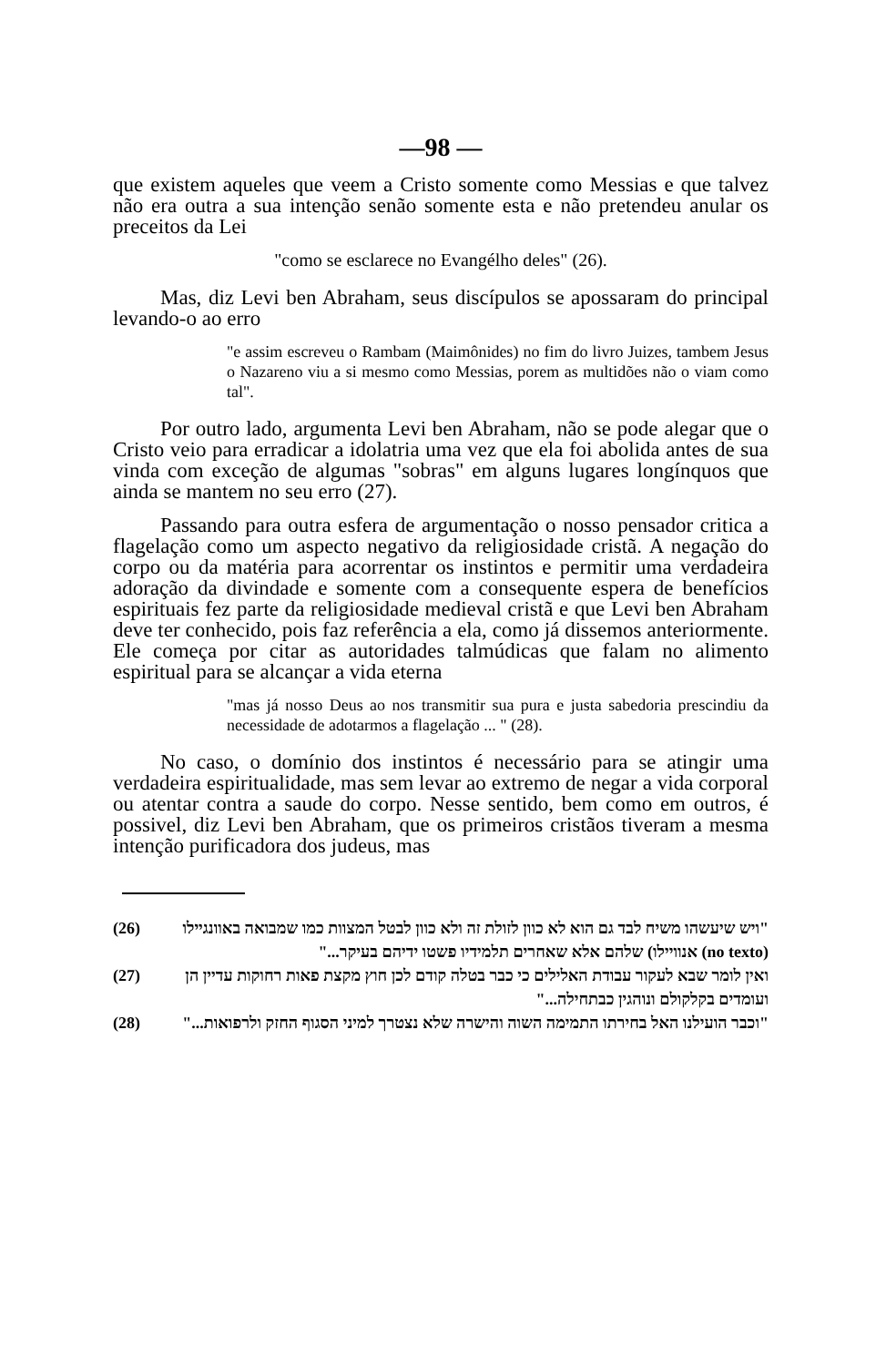—98 —
que existem aqueles que veem a Cristo somente como Messias e que talvez não era outra a sua intenção senão somente esta e não pretendeu anular os preceitos da Lei
"como se esclarece no Evangélho deles" (26).
Mas, diz Levi ben Abraham, seus discípulos se apossaram do principal levando-o ao erro
"e assim escreveu o Rambam (Maimônides) no fim do livro Juizes, tambem Jesus o Nazareno viu a si mesmo como Messias, porem as multidões não o viam como tal".
Por outro lado, argumenta Levi ben Abraham, não se pode alegar que o Cristo veio para erradicar a idolatria uma vez que ela foi abolida antes de sua vinda com exceção de algumas "sobras" em alguns lugares longínquos que ainda se mantem no seu erro (27).
Passando para outra esfera de argumentação o nosso pensador critica a flagelação como um aspecto negativo da religiosidade cristã. A negação do corpo ou da matéria para acorrentar os instintos e permitir uma verdadeira adoração da divindade e somente com a consequente espera de benefícios espirituais fez parte da religiosidade medieval cristã e que Levi ben Abraham deve ter conhecido, pois faz referência a ela, como já dissemos anteriormente. Ele começa por citar as autoridades talmúdicas que falam no alimento espiritual para se alcançar a vida eterna
"mas já nosso Deus ao nos transmitir sua pura e justa sabedoria prescindiu da necessidade de adotarmos a flagelação ... " (28).
No caso, o domínio dos instintos é necessário para se atingir uma verdadeira espiritualidade, mas sem levar ao extremo de negar a vida corporal ou atentar contra a saude do corpo. Nesse sentido, bem como em outros, é possivel, diz Levi ben Abraham, que os primeiros cristãos tiveram a mesma intenção purificadora dos judeus, mas
(26) "ויש שיעשהו משיח לבד גם הוא לא כוון לזולת זה ולא כוון לבטל המצוות כמו שמבואה באוונגיילו (no texto) אנוויילו) שלהם אלא שאחרים תלמידיו פשטו ידיהם בעיקר..."
(27) ואין לומר שבא לעקור עבודת האלילים כי כבר בטלה קודם לכן חוץ מקצת פאות רחוקות עדיין הן ועומדים בקלקולם ונוהגין כבתחילה..."
(28) "וכבר הועילנו האל בחירתו התמימה השוה והישרה שלא נצטרך למיני הסגוף החזק ולרפואות..."